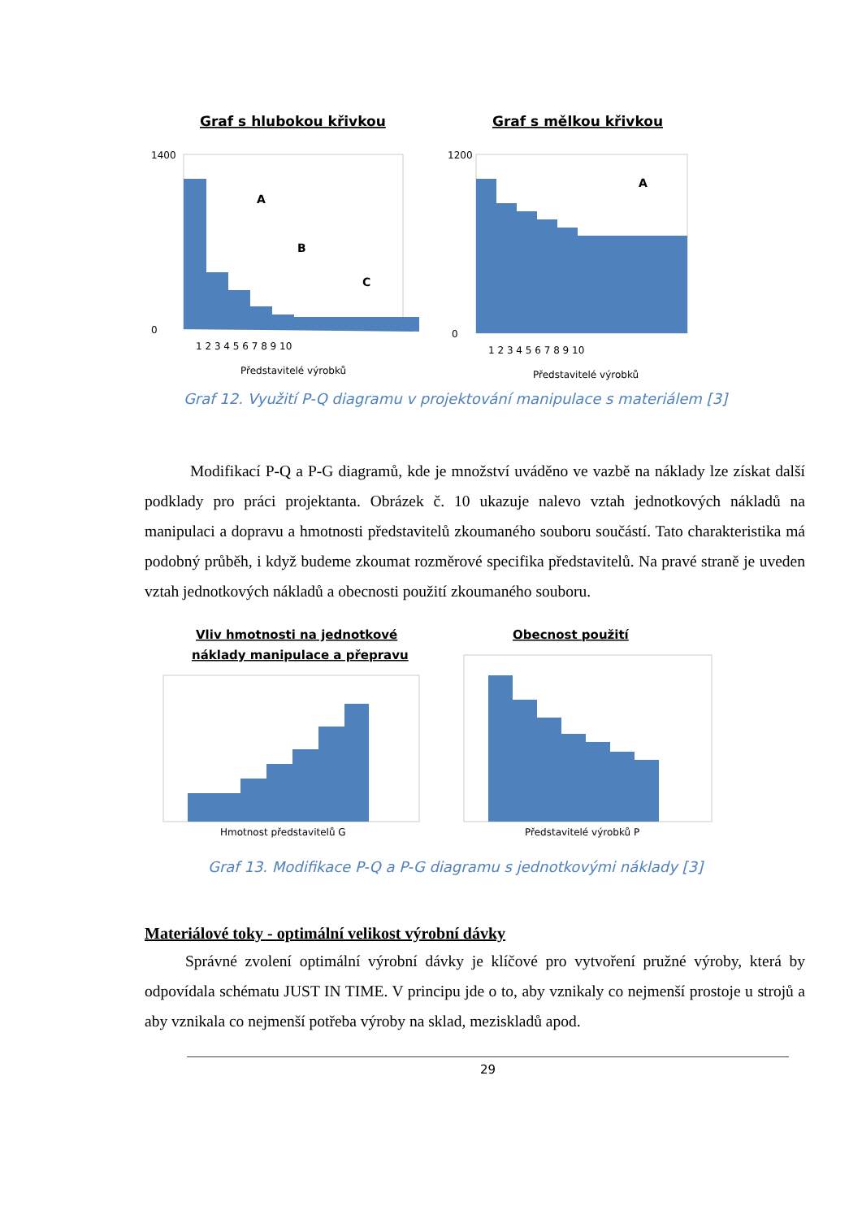Graf s hlubokou křivkou
1400
0
A
B
C
1 2 3 4 5 6 7 8 9 10
Představitelé výrobků
Graf s mělkou křivkou
1200
0
A
1 2 3 4 5 6 7 8 9 10
Představitelé výrobků
Graf 12. Využití P-Q diagramu v projektování manipulace s materiálem [3]
Modifikací P-Q a P-G diagramů, kde je množství uváděno ve vazbě na náklady lze získat další podklady pro práci projektanta. Obrázek č. 10 ukazuje nalevo vztah jednotkových nákladů na manipulaci a dopravu a hmotnosti představitelů zkoumaného souboru součástí. Tato charakteristika má podobný průběh, i když budeme zkoumat rozměrové specifika představitelů. Na pravé straně je uveden vztah jednotkových nákladů a obecnosti použití zkoumaného souboru.
Vliv hmotnosti na jednotkové
náklady manipulace a přepravu
Hmotnost představitelů G
Obecnost použití
Představitelé výrobků P
Graf 13. Modifikace P-Q a P-G diagramu s jednotkovými náklady [3]
Materiálové toky - optimální velikost výrobní dávky
Správné zvolení optimální výrobní dávky je klíčové pro vytvoření pružné výroby, která by odpovídala schématu JUST IN TIME. V principu jde o to, aby vznikaly co nejmenší prostoje u strojů a aby vznikala co nejmenší potřeba výroby na sklad, meziskladů apod.
29